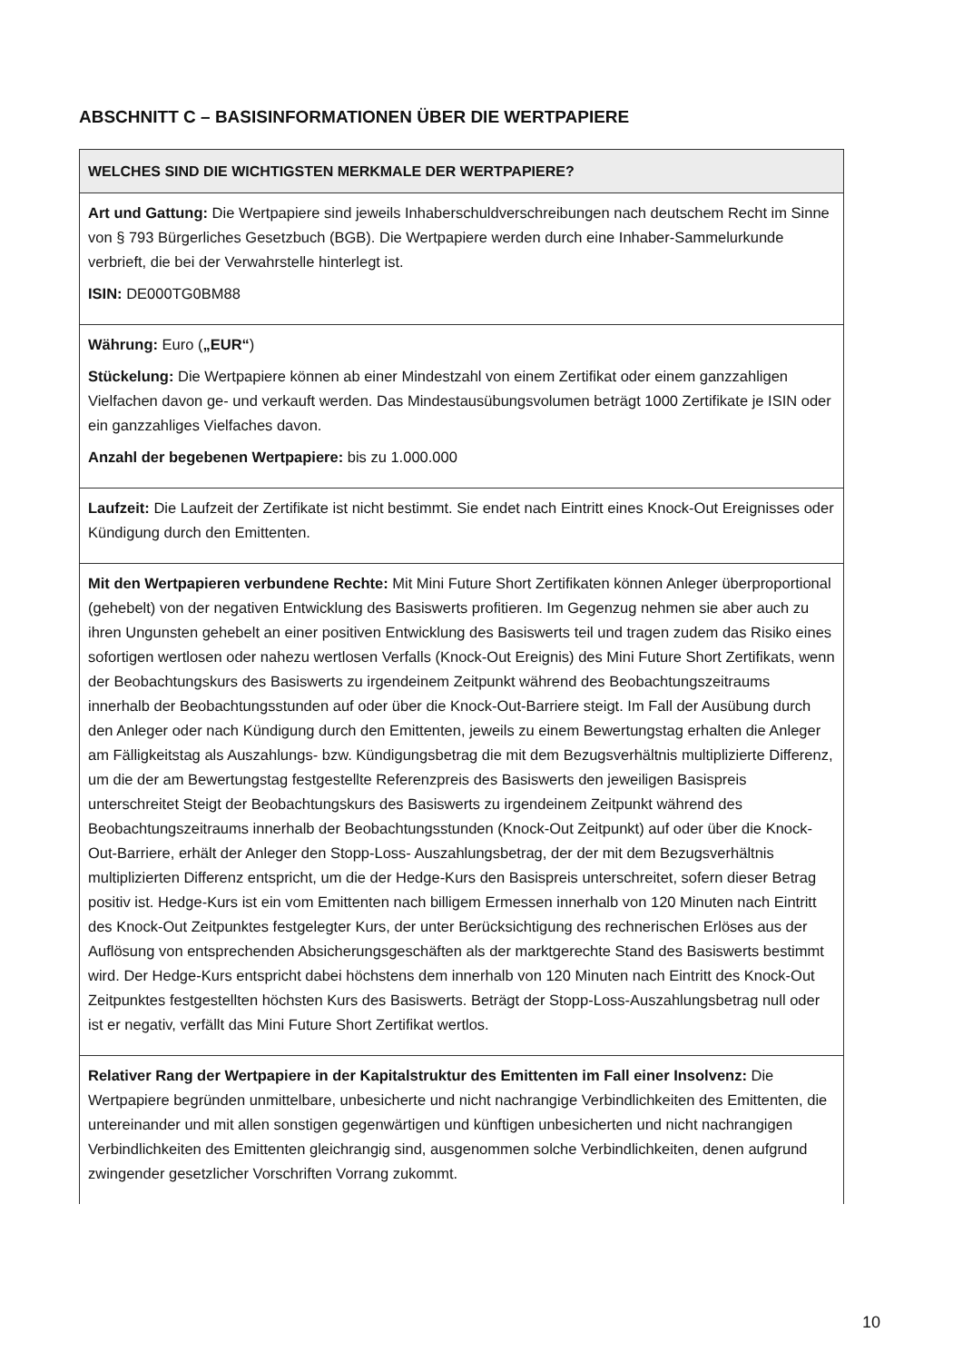ABSCHNITT C – BASISINFORMATIONEN ÜBER DIE WERTPAPIERE
| WELCHES SIND DIE WICHTIGSTEN MERKMALE DER WERTPAPIERE? |
| --- |
| Art und Gattung: Die Wertpapiere sind jeweils Inhaberschuldverschreibungen nach deutschem Recht im Sinne von § 793 Bürgerliches Gesetzbuch (BGB). Die Wertpapiere werden durch eine Inhaber-Sammelurkunde verbrieft, die bei der Verwahrstelle hinterlegt ist. ISIN: DE000TG0BM88 |
| Währung: Euro ( „EUR“ ) Stückelung: Die Wertpapiere können ab einer Mindestzahl von einem Zertifikat oder einem ganzzahligen Vielfachen davon ge- und verkauft werden. Das Mindestausübungsvolumen beträgt 1000 Zertifikate je ISIN oder ein ganzzahliges Vielfaches davon. Anzahl der begebenen Wertpapiere: bis zu 1.000.000 |
| Laufzeit: Die Laufzeit der Zertifikate ist nicht bestimmt. Sie endet nach Eintritt eines Knock-Out Ereignisses oder Kündigung durch den Emittenten. |
| Mit den Wertpapieren verbundene Rechte: Mit Mini Future Short Zertifikaten können Anleger überproportional (gehebelt) von der negativen Entwicklung des Basiswerts profitieren. Im Gegenzug nehmen sie aber auch zu ihren Ungunsten gehebelt an einer positiven Entwicklung des Basiswerts teil und tragen zudem das Risiko eines sofortigen wertlosen oder nahezu wertlosen Verfalls (Knock-Out Ereignis) des Mini Future Short Zertifikats, wenn der Beobachtungskurs des Basiswerts zu irgendeinem Zeitpunkt während des Beobachtungszeitraums innerhalb der Beobachtungsstunden auf oder über die Knock-Out-Barriere steigt. Im Fall der Ausübung durch den Anleger oder nach Kündigung durch den Emittenten, jeweils zu einem Bewertungstag erhalten die Anleger am Fälligkeitstag als Auszahlungs- bzw. Kündigungsbetrag die mit dem Bezugsverhältnis multiplizierte Differenz, um die der am Bewertungstag festgestellte Referenzpreis des Basiswerts den jeweiligen Basispreis unterschreitet Steigt der Beobachtungskurs des Basiswerts zu irgendeinem Zeitpunkt während des Beobachtungszeitraums innerhalb der Beobachtungsstunden (Knock-Out Zeitpunkt) auf oder über die Knock-Out-Barriere, erhält der Anleger den Stopp-Loss- Auszahlungsbetrag, der der mit dem Bezugsverhältnis multiplizierten Differenz entspricht, um die der Hedge-Kurs den Basispreis unterschreitet, sofern dieser Betrag positiv ist. Hedge-Kurs ist ein vom Emittenten nach billigem Ermessen innerhalb von 120 Minuten nach Eintritt des Knock-Out Zeitpunktes festgelegter Kurs, der unter Berücksichtigung des rechnerischen Erlöses aus der Auflösung von entsprechenden Absicherungsgeschäften als der marktgerechte Stand des Basiswerts bestimmt wird. Der Hedge-Kurs entspricht dabei höchstens dem innerhalb von 120 Minuten nach Eintritt des Knock-Out Zeitpunktes festgestellten höchsten Kurs des Basiswerts. Beträgt der Stopp-Loss-Auszahlungsbetrag null oder ist er negativ, verfällt das Mini Future Short Zertifikat wertlos. |
| Relativer Rang der Wertpapiere in der Kapitalstruktur des Emittenten im Fall einer Insolvenz: Die Wertpapiere begründen unmittelbare, unbesicherte und nicht nachrangige Verbindlichkeiten des Emittenten, die untereinander und mit allen sonstigen gegenwärtigen und künftigen unbesicherten und nicht nachrangigen Verbindlichkeiten des Emittenten gleichrangig sind, ausgenommen solche Verbindlichkeiten, denen aufgrund zwingender gesetzlicher Vorschriften Vorrang zukommt. |
10